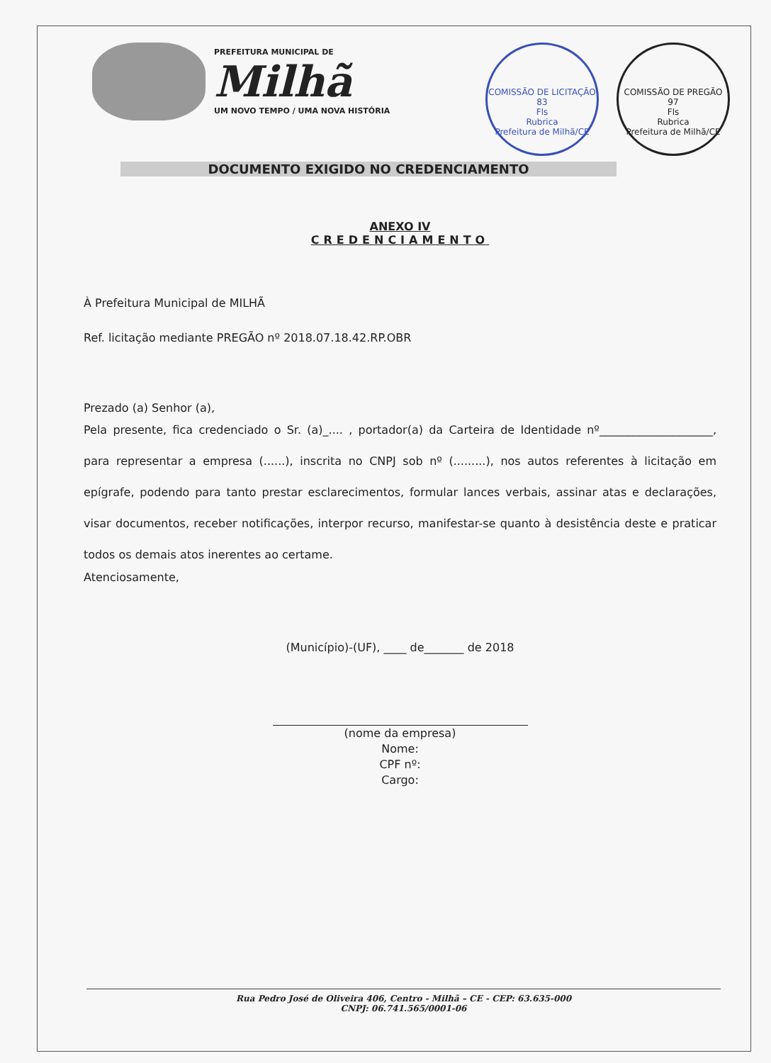PREFEITURA MUNICIPAL DE
Milhã
UM NOVO TEMPO / UMA NOVA HISTÓRIA
COMISSÃO DE LICITAÇÃO
83
Fls
Rubrica
Prefeitura de Milhã/CE
COMISSÃO DE PREGÃO
97
Fls
Rubrica
Prefeitura de Milhã/CE
DOCUMENTO EXIGIDO NO CREDENCIAMENTO
ANEXO IV
CREDENCIAMENTO
À Prefeitura Municipal de MILHÃ
Ref. licitação mediante PREGÃO nº 2018.07.18.42.RP.OBR
Prezado (a) Senhor (a),
Pela presente, fica credenciado o Sr. (a)_.... , portador(a) da Carteira de Identidade nº____________________, para representar a empresa (......), inscrita no CNPJ sob nº (.........), nos autos referentes à licitação em epígrafe, podendo para tanto prestar esclarecimentos, formular lances verbais, assinar atas e declarações, visar documentos, receber notificações, interpor recurso, manifestar-se quanto à desistência deste e praticar todos os demais atos inerentes ao certame.
Atenciosamente,
(Município)-(UF), ____ de_______ de 2018
(nome da empresa)
Nome:
CPF nº:
Cargo:
Rua Pedro José de Oliveira 406, Centro - Milhã – CE - CEP: 63.635-000
CNPJ: 06.741.565/0001-06